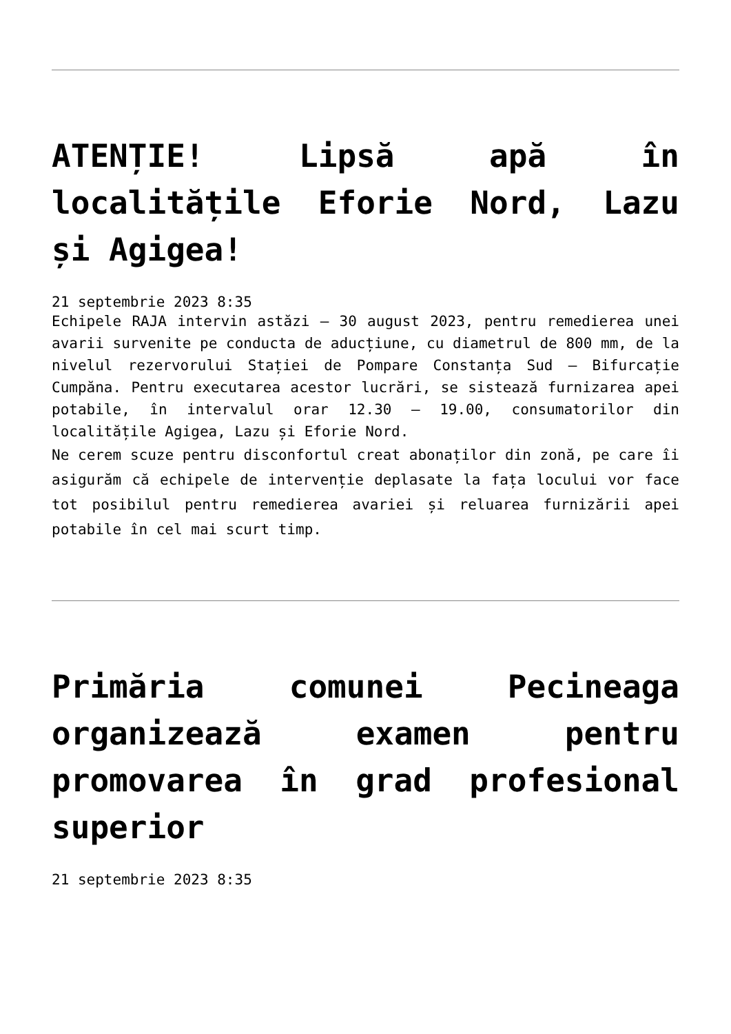ATENȚIE! Lipsă apă în localitățile Eforie Nord, Lazu și Agigea!
21 septembrie 2023 8:35
Echipele RAJA intervin astăzi – 30 august 2023, pentru remedierea unei avarii survenite pe conducta de aducțiune, cu diametrul de 800 mm, de la nivelul rezervorului Stației de Pompare Constanța Sud – Bifurcație Cumpăna. Pentru executarea acestor lucrări, se sistează furnizarea apei potabile, în intervalul orar 12.30 – 19.00, consumatorilor din localitățile Agigea, Lazu și Eforie Nord.
Ne cerem scuze pentru disconfortul creat abonaților din zonă, pe care îi asigurăm că echipele de intervenție deplasate la fața locului vor face tot posibilul pentru remedierea avariei și reluarea furnizării apei potabile în cel mai scurt timp.
Primăria comunei Pecineaga organizează examen pentru promovarea în grad profesional superior
21 septembrie 2023 8:35